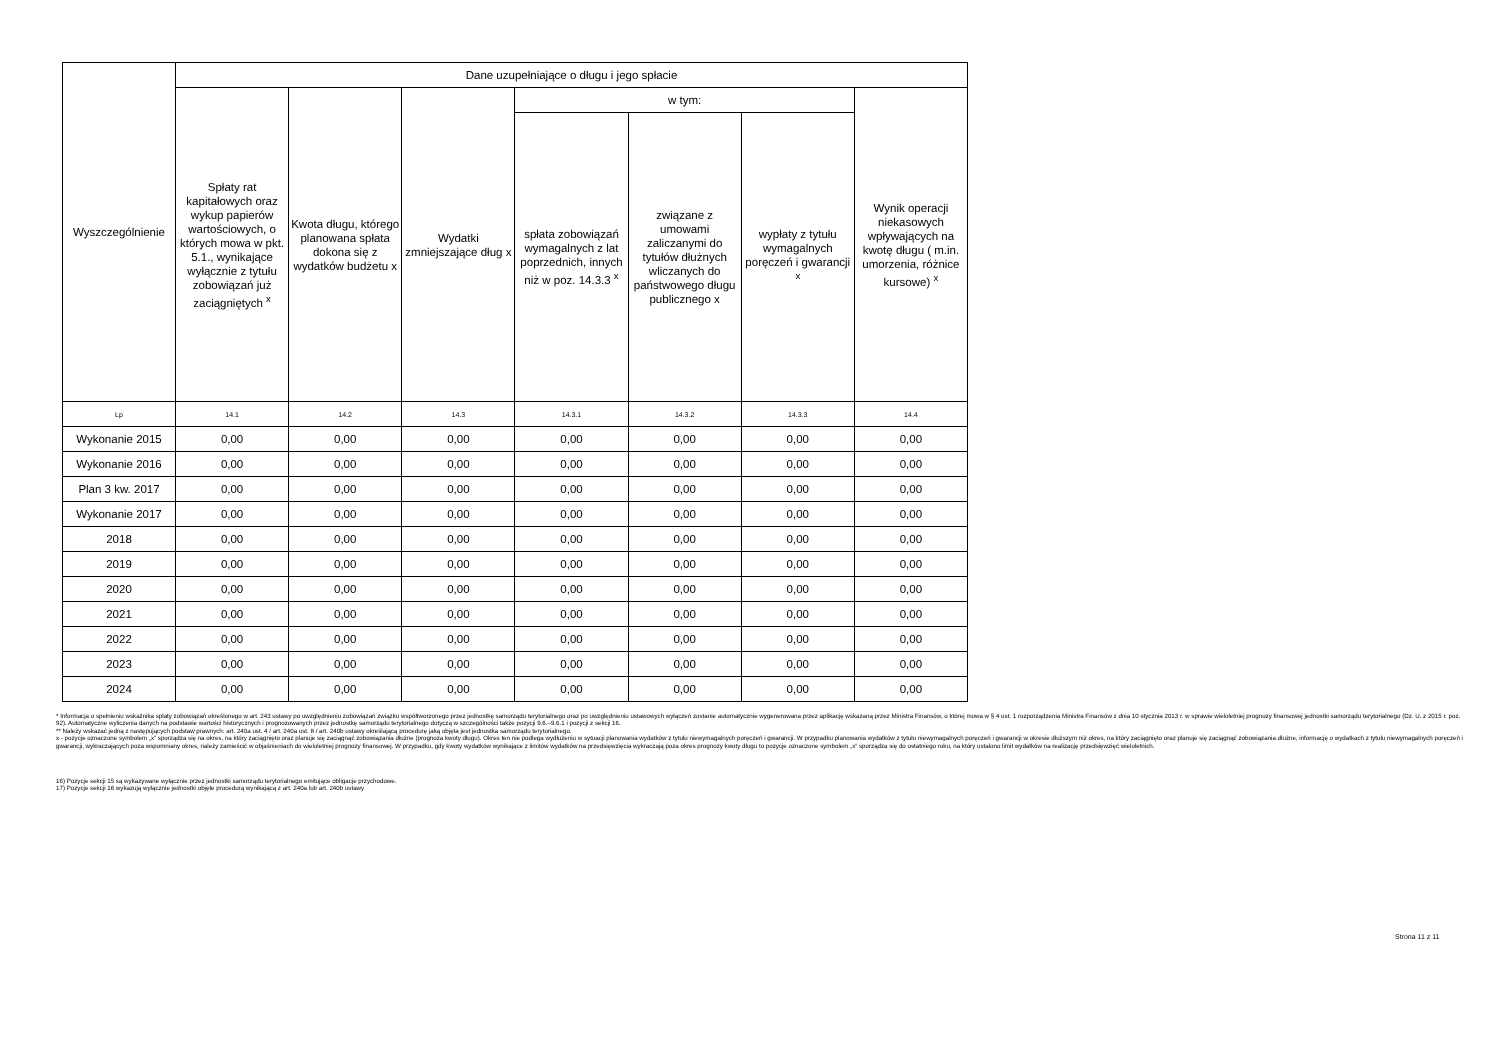| Wyszczególnienie | Dane uzupełniające o długu i jego spłacie | | | | | | |
| --- | --- | --- | --- | --- | --- | --- | --- |
| | Spłaty rat kapitałowych oraz wykup papierów wartościowych, o których mowa w pkt. 5.1., wynikające wyłącznie z tytułu zobowiązań już zaciągniętych <sup>x</sup> | Kwota długu, którego planowana spłata dokona się z wydatków budżetu x | Wydatki zmniejszające dług x | w tym: | | | Wynik operacji niekasowych wpływających na kwotę długu ( m.in. umorzenia, różnice kursowe) <sup>x</sup> |
| | | | | spłata zobowiązań wymagalnych z lat poprzednich, innych niż w poz. 14.3.3 <sup>x</sup> | związane z umowami zaliczanymi do tytułów dłużnych wliczanych do państwowego długu publicznego x | wypłaty z tytułu wymagalnych poręczeń i gwarancji <sup>x</sup> | |
| Lp | 14.1 | 14.2 | 14.3 | 14.3.1 | 14.3.2 | 14.3.3 | 14.4 |
| Wykonanie 2015 | 0,00 | 0,00 | 0,00 | 0,00 | 0,00 | 0,00 | 0,00 |
| Wykonanie 2016 | 0,00 | 0,00 | 0,00 | 0,00 | 0,00 | 0,00 | 0,00 |
| Plan 3 kw. 2017 | 0,00 | 0,00 | 0,00 | 0,00 | 0,00 | 0,00 | 0,00 |
| Wykonanie 2017 | 0,00 | 0,00 | 0,00 | 0,00 | 0,00 | 0,00 | 0,00 |
| 2018 | 0,00 | 0,00 | 0,00 | 0,00 | 0,00 | 0,00 | 0,00 |
| 2019 | 0,00 | 0,00 | 0,00 | 0,00 | 0,00 | 0,00 | 0,00 |
| 2020 | 0,00 | 0,00 | 0,00 | 0,00 | 0,00 | 0,00 | 0,00 |
| 2021 | 0,00 | 0,00 | 0,00 | 0,00 | 0,00 | 0,00 | 0,00 |
| 2022 | 0,00 | 0,00 | 0,00 | 0,00 | 0,00 | 0,00 | 0,00 |
| 2023 | 0,00 | 0,00 | 0,00 | 0,00 | 0,00 | 0,00 | 0,00 |
| 2024 | 0,00 | 0,00 | 0,00 | 0,00 | 0,00 | 0,00 | 0,00 |
* Informacja o spełnieniu wskaźnika spłaty zobowiązań określonego w art. 243 ustawy po uwzględnieniu zobowiązań związku współtworzonego przez jednostkę samorządu terytorialnego oraz po uwzględnieniu ustawowych wyłączeń zostanie automatycznie wygenerowana przez aplikację wskazaną przez Ministra Finansów, o której mowa w § 4 ust. 1 rozporządzenia Ministra Finansów z dnia 10 stycznia 2013 r. w sprawie wieloletniej prognozy finansowej jednostki samorządu terytorialnego (Dz. U. z 2015 r. poz. 92). Automatyczne wyliczenia danych na podstawie wartości historycznych i prognozowanych przez jednostkę samorządu terytorialnego dotyczą w szczególności także pozycji 9.6.–9.6.1 i pozycji z sekcji 16.
** Należy wskazać jedną z następujących podstaw prawnych: art. 240a ust. 4 / art. 240a ust. 8 / art. 240b ustawy określającą procedurę jaką objęta jest jednostka samorządu terytorialnego.
x - pozycje oznaczone symbolem „x” sporządza się na okres, na który zaciągnięto oraz planuje się zaciągnąć zobowiązania dłużne (prognoza kwoty długu). Okres ten nie podlega wydłużeniu w sytuacji planowania wydatków z tytułu niewymagalnych poręczeń i gwarancji. W przypadku planowania wydatków z tytułu niewymagalnych poręczeń i gwarancji w okresie dłuższym niż okres, na który zaciągnięto oraz planuje się zaciągnąć zobowiązania dłużne, informację o wydatkach z tytułu niewymagalnych poręczeń i gwarancji, wykraczających poza wspomniany okres, należy zamieścić w objaśnieniach do wieloletniej prognozy finansowej. W przypadku, gdy kwoty wydatków wynikające z limitów wydatków na przedsięwzięcia wykraczają poza okres prognozy kwoty długu to pozycje oznaczone symbolem „x” sporządza się do ostatniego roku, na który ustalono limit wydatków na realizację przedsięwzięć wieloletnich.
16) Pozycje sekcji 15 są wykazywane wyłącznie przez jednostki samorządu terytorialnego emitujące obligacje przychodowe.
17) Pozycje sekcji 16 wykazują wyłącznie jednostki objęte procedurą wynikającą z art. 240a lub art. 240b ustawy
Strona 11 z 11